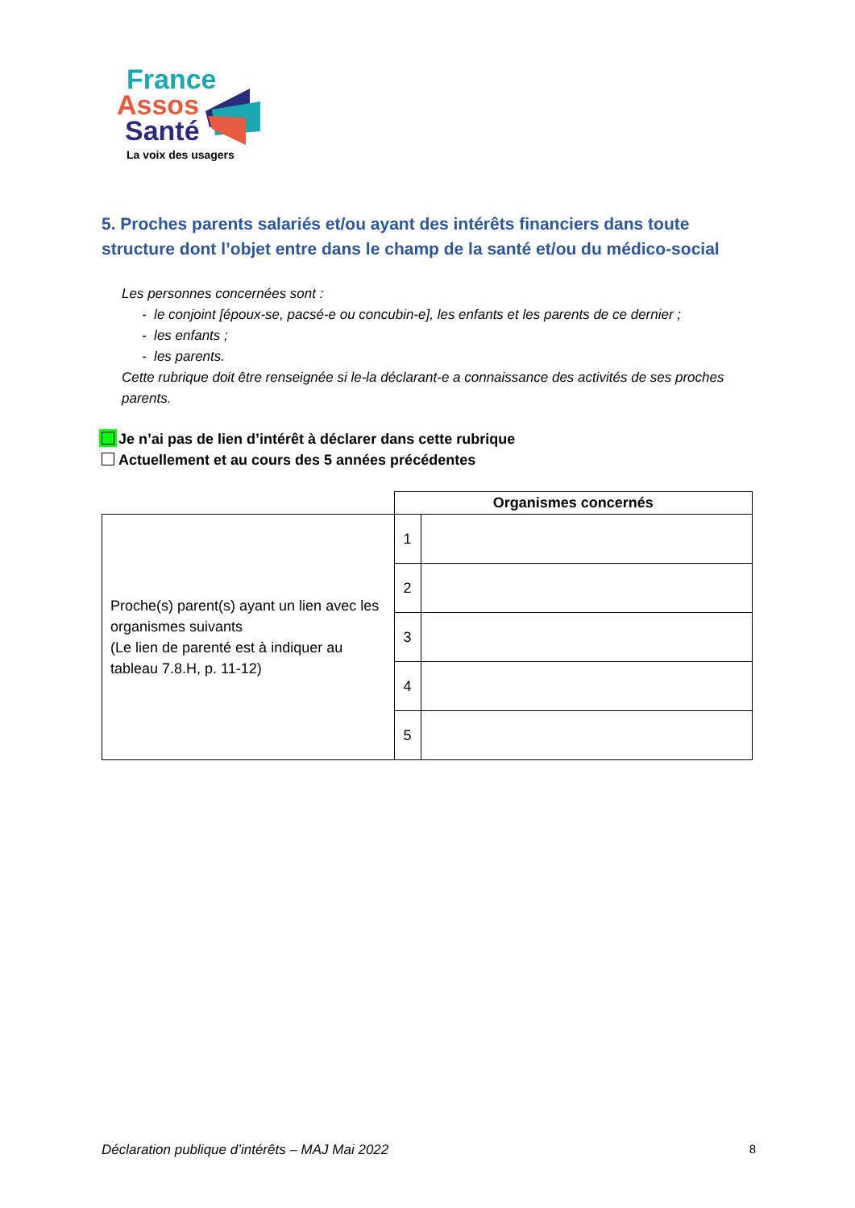France
Assos
Santé
La voix des usagers
5. Proches parents salariés et/ou ayant des intérêts financiers dans toute structure dont l’objet entre dans le champ de la santé et/ou du médico-social
Les personnes concernées sont :
- le conjoint [époux-se, pacsé-e ou concubin-e], les enfants et les parents de ce dernier ;
- les enfants ;
- les parents.
Cette rubrique doit être renseignée si le-la déclarant-e a connaissance des activités de ses proches parents.
Je n’ai pas de lien d’intérêt à déclarer dans cette rubrique
Actuellement et au cours des 5 années précédentes
| | Organismes concernés | |
| Proche(s) parent(s) ayant un lien avec les organismes suivants (Le lien de parenté est à indiquer au tableau 7.8.H, p. 11-12) | 1 | |
| | 2 | |
| | 3 | |
| | 4 | |
| | 5 | |
Déclaration publique d’intérêts – MAJ Mai 2022 8